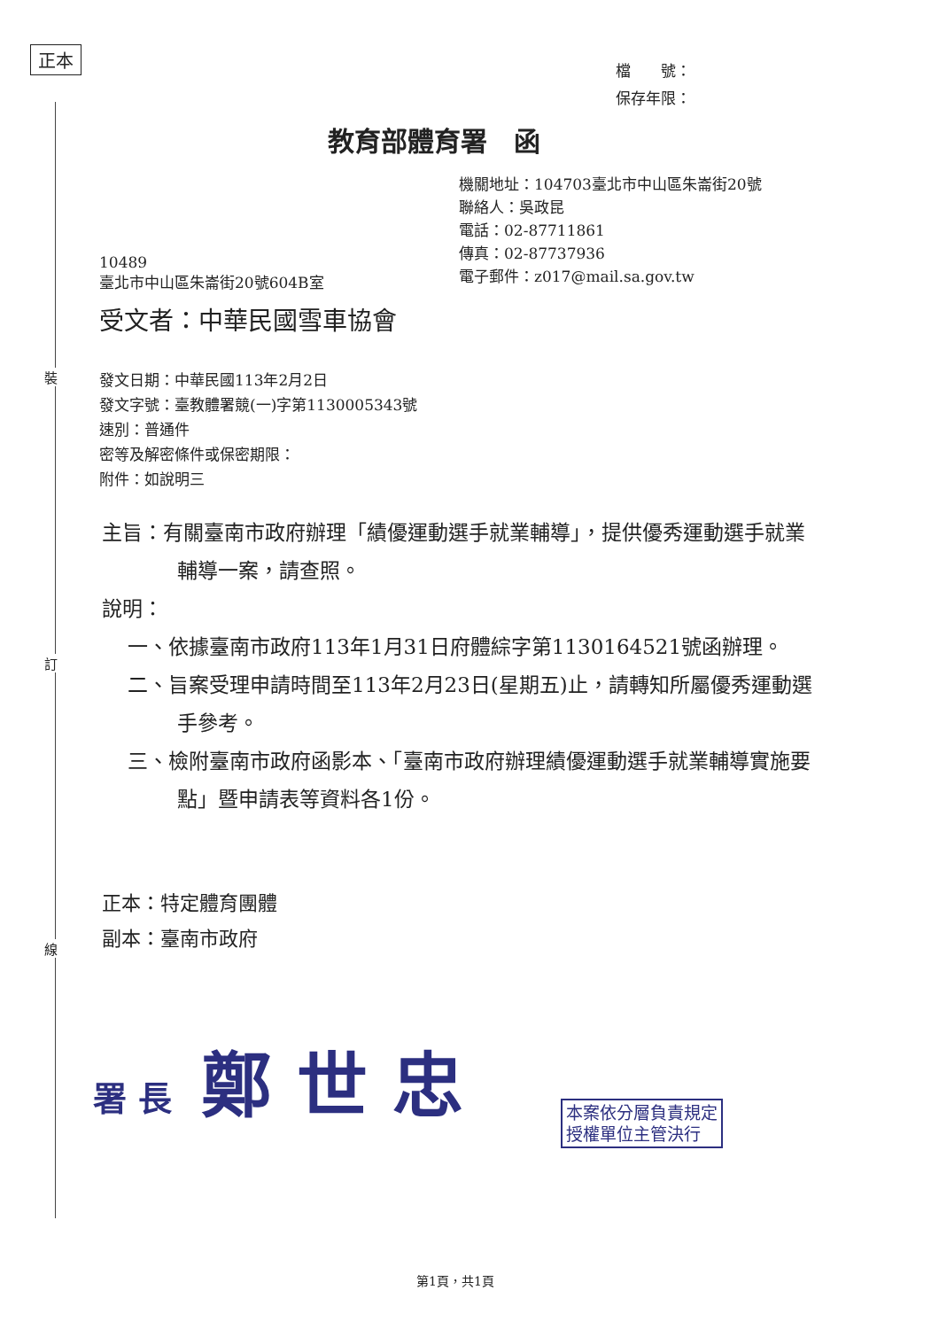正本
檔　　號：
保存年限：
教育部體育署　函
機關地址：104703臺北市中山區朱崙街20號
聯絡人：吳政昆
電話：02-87711861
傳真：02-87737936
電子郵件：z017@mail.sa.gov.tw
10489
臺北市中山區朱崙街20號604B室
受文者：中華民國雪車協會
裝
發文日期：中華民國113年2月2日
發文字號：臺教體署競(一)字第1130005343號
速別：普通件
密等及解密條件或保密期限：
附件：如說明三
主旨：有關臺南市政府辦理「績優運動選手就業輔導」，提供優秀運動選手就業輔導一案，請查照。
說明：
一、依據臺南市政府113年1月31日府體綜字第1130164521號函辦理。
二、旨案受理申請時間至113年2月23日(星期五)止，請轉知所屬優秀運動選手參考。
三、檢附臺南市政府函影本、「臺南市政府辦理績優運動選手就業輔導實施要點」暨申請表等資料各1份。
訂
正本：特定體育團體
副本：臺南市政府
線
署 長 鄭 世 忠
本案依分層負責規定
授權單位主管決行
第1頁，共1頁